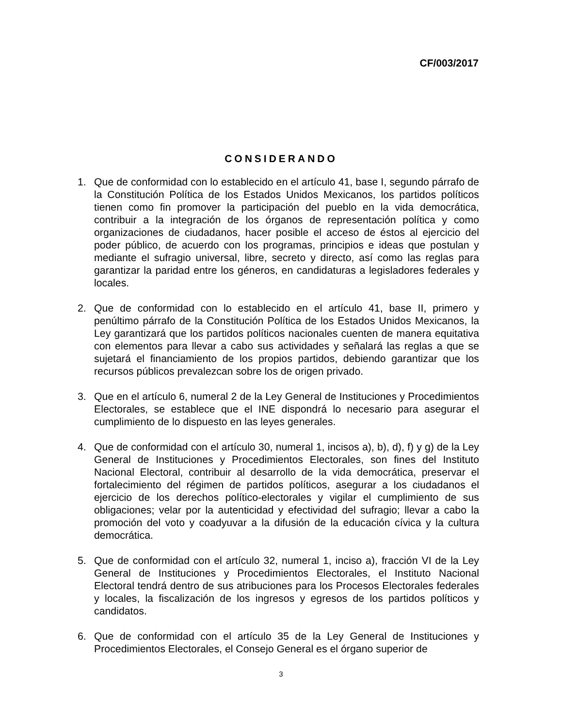CF/003/2017
CONSIDERANDO
1. Que de conformidad con lo establecido en el artículo 41, base I, segundo párrafo de la Constitución Política de los Estados Unidos Mexicanos, los partidos políticos tienen como fin promover la participación del pueblo en la vida democrática, contribuir a la integración de los órganos de representación política y como organizaciones de ciudadanos, hacer posible el acceso de éstos al ejercicio del poder público, de acuerdo con los programas, principios e ideas que postulan y mediante el sufragio universal, libre, secreto y directo, así como las reglas para garantizar la paridad entre los géneros, en candidaturas a legisladores federales y locales.
2. Que de conformidad con lo establecido en el artículo 41, base II, primero y penúltimo párrafo de la Constitución Política de los Estados Unidos Mexicanos, la Ley garantizará que los partidos políticos nacionales cuenten de manera equitativa con elementos para llevar a cabo sus actividades y señalará las reglas a que se sujetará el financiamiento de los propios partidos, debiendo garantizar que los recursos públicos prevalezcan sobre los de origen privado.
3. Que en el artículo 6, numeral 2 de la Ley General de Instituciones y Procedimientos Electorales, se establece que el INE dispondrá lo necesario para asegurar el cumplimiento de lo dispuesto en las leyes generales.
4. Que de conformidad con el artículo 30, numeral 1, incisos a), b), d), f) y g) de la Ley General de Instituciones y Procedimientos Electorales, son fines del Instituto Nacional Electoral, contribuir al desarrollo de la vida democrática, preservar el fortalecimiento del régimen de partidos políticos, asegurar a los ciudadanos el ejercicio de los derechos político-electorales y vigilar el cumplimiento de sus obligaciones; velar por la autenticidad y efectividad del sufragio; llevar a cabo la promoción del voto y coadyuvar a la difusión de la educación cívica y la cultura democrática.
5. Que de conformidad con el artículo 32, numeral 1, inciso a), fracción VI de la Ley General de Instituciones y Procedimientos Electorales, el Instituto Nacional Electoral tendrá dentro de sus atribuciones para los Procesos Electorales federales y locales, la fiscalización de los ingresos y egresos de los partidos políticos y candidatos.
6. Que de conformidad con el artículo 35 de la Ley General de Instituciones y Procedimientos Electorales, el Consejo General es el órgano superior de
3